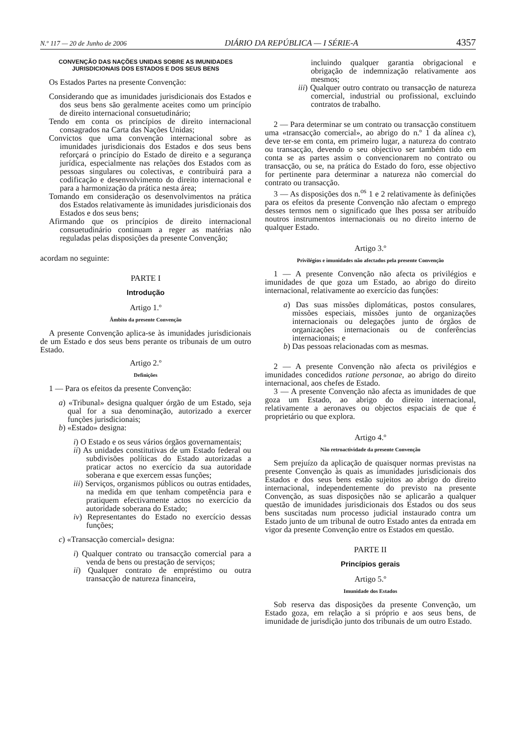N.º 117 — 20 de Junho de 2006 DIÁRIO DA REPÚBLICA — I SÉRIE-A 4357
CONVENÇÃO DAS NAÇÕES UNIDAS SOBRE AS IMUNIDADES JURISDICIONAIS DOS ESTADOS E DOS SEUS BENS
Os Estados Partes na presente Convenção:
Considerando que as imunidades jurisdicionais dos Estados e dos seus bens são geralmente aceites como um princípio de direito internacional consuetudinário;
Tendo em conta os princípios de direito internacional consagrados na Carta das Nações Unidas;
Convictos que uma convenção internacional sobre as imunidades jurisdicionais dos Estados e dos seus bens reforçará o princípio do Estado de direito e a segurança jurídica, especialmente nas relações dos Estados com as pessoas singulares ou colectivas, e contribuirá para a codificação e desenvolvimento do direito internacional e para a harmonização da prática nesta área;
Tomando em consideração os desenvolvimentos na prática dos Estados relativamente às imunidades jurisdicionais dos Estados e dos seus bens;
Afirmando que os princípios de direito internacional consuetudinário continuam a reger as matérias não reguladas pelas disposições da presente Convenção;
acordam no seguinte:
PARTE I
Introdução
Artigo 1.º
Âmbito da presente Convenção
A presente Convenção aplica-se às imunidades jurisdicionais de um Estado e dos seus bens perante os tribunais de um outro Estado.
Artigo 2.º
Definições
1 — Para os efeitos da presente Convenção:
a) «Tribunal» designa qualquer órgão de um Estado, seja qual for a sua denominação, autorizado a exercer funções jurisdicionais;
b) «Estado» designa:
i) O Estado e os seus vários órgãos governamentais;
ii) As unidades constitutivas de um Estado federal ou subdivisões políticas do Estado autorizadas a praticar actos no exercício da sua autoridade soberana e que exercem essas funções;
iii) Serviços, organismos públicos ou outras entidades, na medida em que tenham competência para e pratiquem efectivamente actos no exercício da autoridade soberana do Estado;
iv) Representantes do Estado no exercício dessas funções;
c) «Transacção comercial» designa:
i) Qualquer contrato ou transacção comercial para a venda de bens ou prestação de serviços;
ii) Qualquer contrato de empréstimo ou outra transacção de natureza financeira,
incluindo qualquer garantia obrigacional e obrigação de indemnização relativamente aos mesmos;
iii) Qualquer outro contrato ou transacção de natureza comercial, industrial ou profissional, excluindo contratos de trabalho.
2 — Para determinar se um contrato ou transacção constituem uma «transacção comercial», ao abrigo do n.º 1 da alínea c), deve ter-se em conta, em primeiro lugar, a natureza do contrato ou transacção, devendo o seu objectivo ser também tido em conta se as partes assim o convencionarem no contrato ou transacção, ou se, na prática do Estado do foro, esse objectivo for pertinente para determinar a natureza não comercial do contrato ou transacção.
3 — As disposições dos n.<sup>os</sup> 1 e 2 relativamente às definições para os efeitos da presente Convenção não afectam o emprego desses termos nem o significado que lhes possa ser atribuído noutros instrumentos internacionais ou no direito interno de qualquer Estado.
Artigo 3.º
Privilégios e imunidades não afectados pela presente Convenção
1 — A presente Convenção não afecta os privilégios e imunidades de que goza um Estado, ao abrigo do direito internacional, relativamente ao exercício das funções:
a) Das suas missões diplomáticas, postos consulares, missões especiais, missões junto de organizações internacionais ou delegações junto de órgãos de organizações internacionais ou de conferências internacionais; e
b) Das pessoas relacionadas com as mesmas.
2 — A presente Convenção não afecta os privilégios e imunidades concedidos ratione personae, ao abrigo do direito internacional, aos chefes de Estado.
3 — A presente Convenção não afecta as imunidades de que goza um Estado, ao abrigo do direito internacional, relativamente a aeronaves ou objectos espaciais de que é proprietário ou que explora.
Artigo 4.º
Não retroactividade da presente Convenção
Sem prejuízo da aplicação de quaisquer normas previstas na presente Convenção às quais as imunidades jurisdicionais dos Estados e dos seus bens estão sujeitos ao abrigo do direito internacional, independentemente do previsto na presente Convenção, as suas disposições não se aplicarão a qualquer questão de imunidades jurisdicionais dos Estados ou dos seus bens suscitadas num processo judicial instaurado contra um Estado junto de um tribunal de outro Estado antes da entrada em vigor da presente Convenção entre os Estados em questão.
PARTE II
Princípios gerais
Artigo 5.º
Imunidade dos Estados
Sob reserva das disposições da presente Convenção, um Estado goza, em relação a si próprio e aos seus bens, de imunidade de jurisdição junto dos tribunais de um outro Estado.